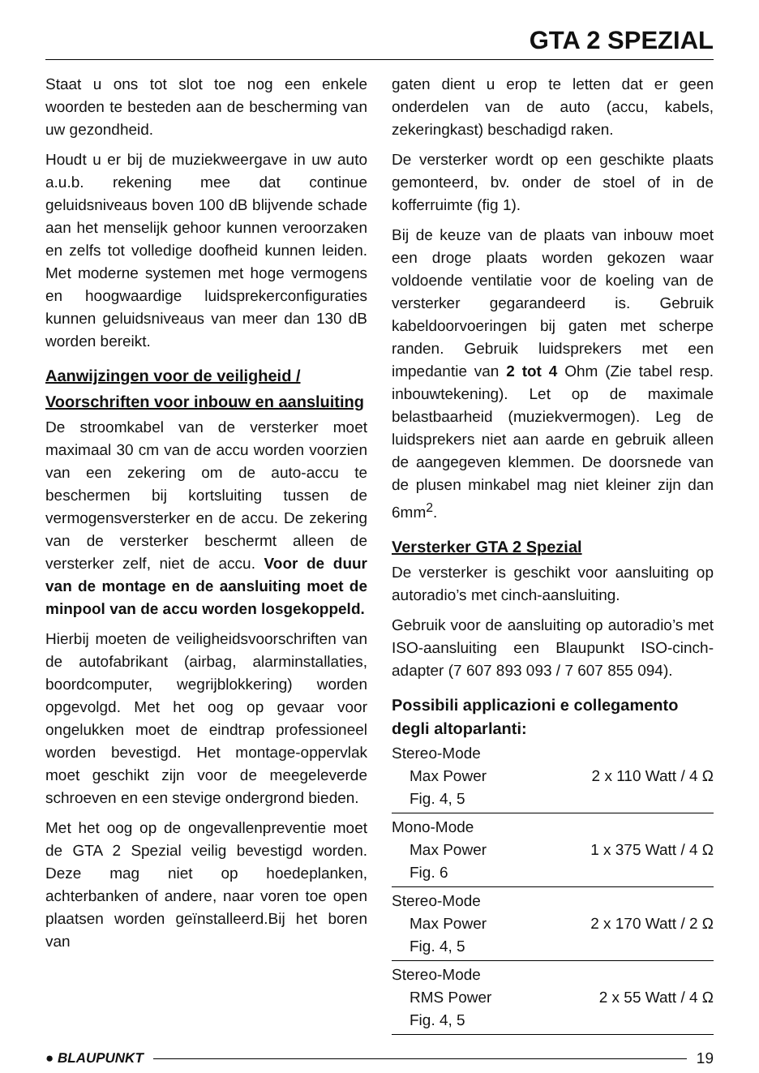GTA 2 SPEZIAL
Staat u ons tot slot toe nog een enkele woorden te besteden aan de bescherming van uw gezondheid.
Houdt u er bij de muziekweergave in uw auto a.u.b. rekening mee dat continue geluidsniveaus boven 100 dB blijvende schade aan het menselijk gehoor kunnen veroorzaken en zelfs tot volledige doofheid kunnen leiden. Met moderne systemen met hoge vermogens en hoogwaardige luidsprekerconfiguraties kunnen geluidsniveaus van meer dan 130 dB worden bereikt.
Aanwijzingen voor de veiligheid / Voorschriften voor inbouw en aansluiting
De stroomkabel van de versterker moet maximaal 30 cm van de accu worden voorzien van een zekering om de auto-accu te beschermen bij kortsluiting tussen de vermogensversterker en de accu. De zekering van de versterker beschermt alleen de versterker zelf, niet de accu. Voor de duur van de montage en de aansluiting moet de minpool van de accu worden losgekoppeld.
Hierbij moeten de veiligheidsvoorschriften van de autofabrikant (airbag, alarminstallaties, boordcomputer, wegrijblokkering) worden opgevolgd. Met het oog op gevaar voor ongelukken moet de eindtrap professioneel worden bevestigd. Het montage-oppervlak moet geschikt zijn voor de meegeleverde schroeven en een stevige ondergrond bieden.
Met het oog op de ongevallenpreventie moet de GTA 2 Spezial veilig bevestigd worden. Deze mag niet op hoedeplanken, achterbanken of andere, naar voren toe open plaatsen worden geïnstalleerd.Bij het boren van
gaten dient u erop te letten dat er geen onderdelen van de auto (accu, kabels, zekeringkast) beschadigd raken.
De versterker wordt op een geschikte plaats gemonteerd, bv. onder de stoel of in de kofferruimte (fig 1).
Bij de keuze van de plaats van inbouw moet een droge plaats worden gekozen waar voldoende ventilatie voor de koeling van de versterker gegarandeerd is. Gebruik kabeldoorvoeringen bij gaten met scherpe randen. Gebruik luidsprekers met een impedantie van 2 tot 4 Ohm (Zie tabel resp. inbouwtekening). Let op de maximale belastbaarheid (muziekvermogen). Leg de luidsprekers niet aan aarde en gebruik alleen de aangegeven klemmen. De doorsnede van de plusen minkabel mag niet kleiner zijn dan 6mm<sup>2</sup>.
Versterker GTA 2 Spezial
De versterker is geschikt voor aansluiting op autoradio’s met cinch-aansluiting.
Gebruik voor de aansluiting op autoradio’s met ISO-aansluiting een Blaupunkt ISO-cinch-adapter (7 607 893 093 / 7 607 855 094).
Possibili applicazioni e collegamento degli altoparlanti:
| Stereo-Mode | |
| Max Power | 2 x 110 Watt / 4 Ω |
| Fig. 4, 5 | |
| Mono-Mode | |
| Max Power | 1 x 375 Watt / 4 Ω |
| Fig. 6 | |
| Stereo-Mode | |
| Max Power | 2 x 170 Watt / 2 Ω |
| Fig. 4, 5 | |
| Stereo-Mode | |
| RMS Power | 2 x 55 Watt / 4 Ω |
| Fig. 4, 5 | |
● BLAUPUNKT 19